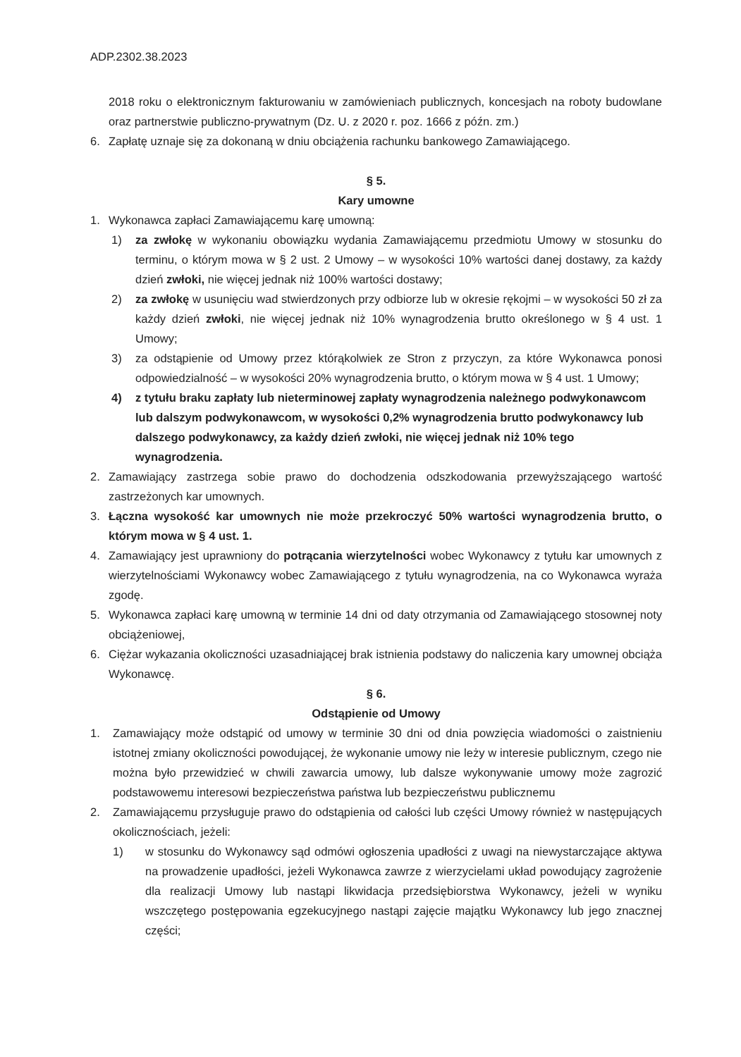ADP.2302.38.2023
2018 roku o elektronicznym fakturowaniu w zamówieniach publicznych, koncesjach na roboty budowlane oraz partnerstwie publiczno-prywatnym (Dz. U. z 2020 r. poz. 1666 z późn. zm.)
6. Zapłatę uznaje się za dokonaną w dniu obciążenia rachunku bankowego Zamawiającego.
§ 5.
Kary umowne
1. Wykonawca zapłaci Zamawiającemu karę umowną:
1) za zwłokę w wykonaniu obowiązku wydania Zamawiającemu przedmiotu Umowy w stosunku do terminu, o którym mowa w § 2 ust. 2 Umowy – w wysokości 10% wartości danej dostawy, za każdy dzień zwłoki, nie więcej jednak niż 100% wartości dostawy;
2) za zwłokę w usunięciu wad stwierdzonych przy odbiorze lub w okresie rękojmi – w wysokości 50 zł za każdy dzień zwłoki, nie więcej jednak niż 10% wynagrodzenia brutto określonego w § 4 ust. 1 Umowy;
3) za odstąpienie od Umowy przez którąkolwiek ze Stron z przyczyn, za które Wykonawca ponosi odpowiedzialność – w wysokości 20% wynagrodzenia brutto, o którym mowa w § 4 ust. 1 Umowy;
4) z tytułu braku zapłaty lub nieterminowej zapłaty wynagrodzenia należnego podwykonawcom lub dalszym podwykonawcom, w wysokości 0,2% wynagrodzenia brutto podwykonawcy lub dalszego podwykonawcy, za każdy dzień zwłoki, nie więcej jednak niż 10% tego wynagrodzenia.
2. Zamawiający zastrzega sobie prawo do dochodzenia odszkodowania przewyższającego wartość zastrzeżonych kar umownych.
3. Łączna wysokość kar umownych nie może przekroczyć 50% wartości wynagrodzenia brutto, o którym mowa w § 4 ust. 1.
4. Zamawiający jest uprawniony do potrącania wierzytelności wobec Wykonawcy z tytułu kar umownych z wierzytelnościami Wykonawcy wobec Zamawiającego z tytułu wynagrodzenia, na co Wykonawca wyraża zgodę.
5. Wykonawca zapłaci karę umowną w terminie 14 dni od daty otrzymania od Zamawiającego stosownej noty obciążeniowej,
6. Ciężar wykazania okoliczności uzasadniającej brak istnienia podstawy do naliczenia kary umownej obciąża Wykonawcę.
§ 6.
Odstąpienie od Umowy
1. Zamawiający może odstąpić od umowy w terminie 30 dni od dnia powzięcia wiadomości o zaistnieniu istotnej zmiany okoliczności powodującej, że wykonanie umowy nie leży w interesie publicznym, czego nie można było przewidzieć w chwili zawarcia umowy, lub dalsze wykonywanie umowy może zagrozić podstawowemu interesowi bezpieczeństwa państwa lub bezpieczeństwu publicznemu
2. Zamawiającemu przysługuje prawo do odstąpienia od całości lub części Umowy również w następujących okolicznościach, jeżeli:
1) w stosunku do Wykonawcy sąd odmówi ogłoszenia upadłości z uwagi na niewystarczające aktywa na prowadzenie upadłości, jeżeli Wykonawca zawrze z wierzycielami układ powodujący zagrożenie dla realizacji Umowy lub nastąpi likwidacja przedsiębiorstwa Wykonawcy, jeżeli w wyniku wszczętego postępowania egzekucyjnego nastąpi zajęcie majątku Wykonawcy lub jego znacznej części;